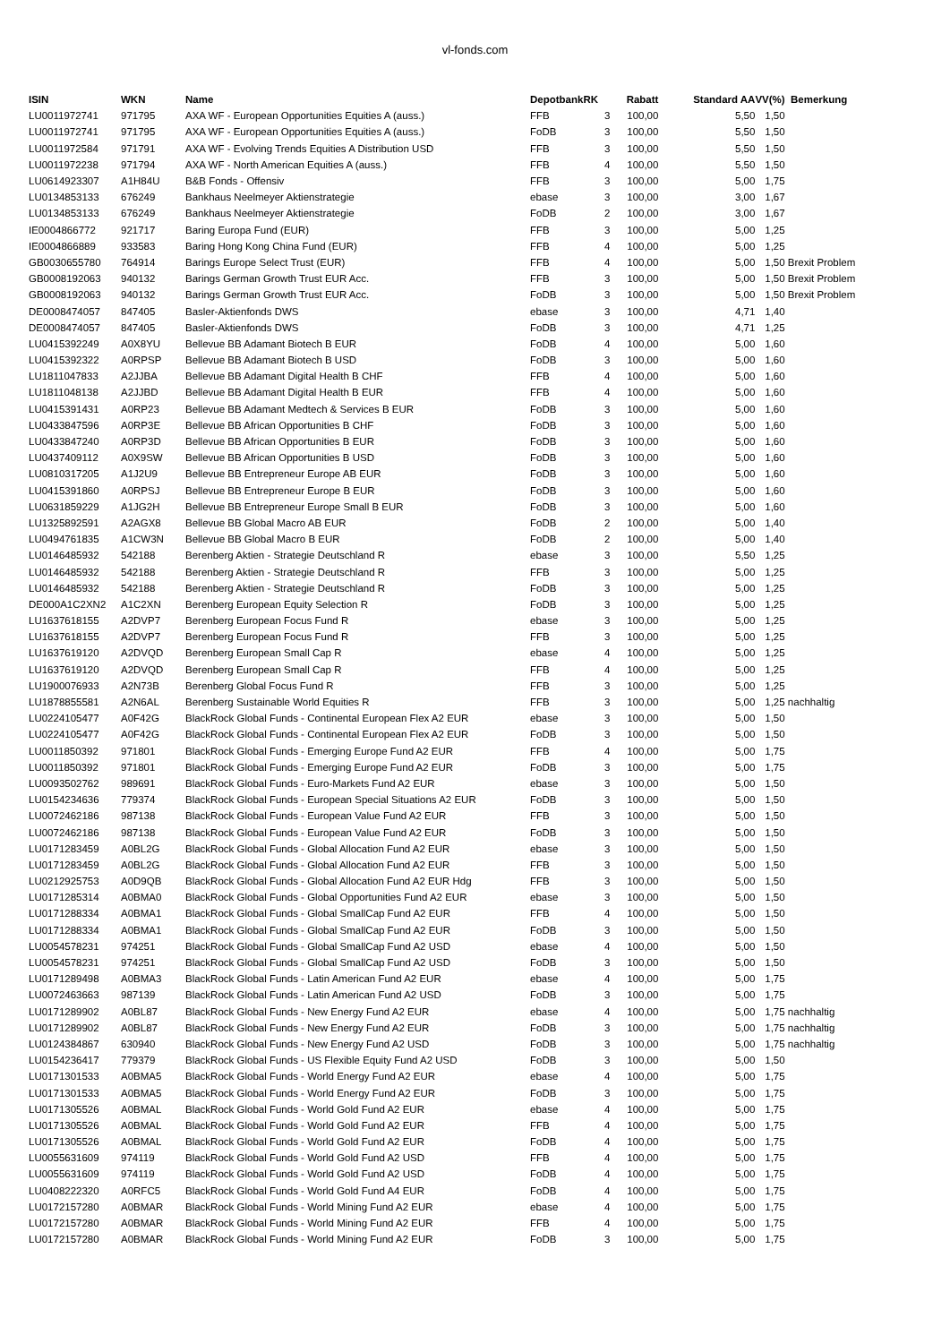vl-fonds.com
| ISIN | WKN | Name | Depotbank | RK | Rabatt | Standard AA | VV(%) | Bemerkung |
| --- | --- | --- | --- | --- | --- | --- | --- | --- |
| LU0011972741 | 971795 | AXA WF - European Opportunities Equities A (auss.) | FFB | 3 | 100,00 | 5,50 | 1,50 | |
| LU0011972741 | 971795 | AXA WF - European Opportunities Equities A (auss.) | FoDB | 3 | 100,00 | 5,50 | 1,50 | |
| LU0011972584 | 971791 | AXA WF - Evolving Trends Equities A Distribution USD | FFB | 3 | 100,00 | 5,50 | 1,50 | |
| LU0011972238 | 971794 | AXA WF - North American Equities A (auss.) | FFB | 4 | 100,00 | 5,50 | 1,50 | |
| LU0614923307 | A1H84U | B&B Fonds - Offensiv | FFB | 3 | 100,00 | 5,00 | 1,75 | |
| LU0134853133 | 676249 | Bankhaus Neelmeyer Aktienstrategie | ebase | 3 | 100,00 | 3,00 | 1,67 | |
| LU0134853133 | 676249 | Bankhaus Neelmeyer Aktienstrategie | FoDB | 2 | 100,00 | 3,00 | 1,67 | |
| IE0004866772 | 921717 | Baring Europa Fund (EUR) | FFB | 3 | 100,00 | 5,00 | 1,25 | |
| IE0004866889 | 933583 | Baring Hong Kong China Fund (EUR) | FFB | 4 | 100,00 | 5,00 | 1,25 | |
| GB0030655780 | 764914 | Barings Europe Select Trust (EUR) | FFB | 4 | 100,00 | 5,00 | 1,50 | Brexit Problem |
| GB0008192063 | 940132 | Barings German Growth Trust EUR Acc. | FFB | 3 | 100,00 | 5,00 | 1,50 | Brexit Problem |
| GB0008192063 | 940132 | Barings German Growth Trust EUR Acc. | FoDB | 3 | 100,00 | 5,00 | 1,50 | Brexit Problem |
| DE0008474057 | 847405 | Basler-Aktienfonds DWS | ebase | 3 | 100,00 | 4,71 | 1,40 | |
| DE0008474057 | 847405 | Basler-Aktienfonds DWS | FoDB | 3 | 100,00 | 4,71 | 1,25 | |
| LU0415392249 | A0X8YU | Bellevue BB Adamant Biotech B EUR | FoDB | 4 | 100,00 | 5,00 | 1,60 | |
| LU0415392322 | A0RPSP | Bellevue BB Adamant Biotech B USD | FoDB | 3 | 100,00 | 5,00 | 1,60 | |
| LU1811047833 | A2JJBA | Bellevue BB Adamant Digital Health B CHF | FFB | 4 | 100,00 | 5,00 | 1,60 | |
| LU1811048138 | A2JJBD | Bellevue BB Adamant Digital Health B EUR | FFB | 4 | 100,00 | 5,00 | 1,60 | |
| LU0415391431 | A0RP23 | Bellevue BB Adamant Medtech & Services B EUR | FoDB | 3 | 100,00 | 5,00 | 1,60 | |
| LU0433847596 | A0RP3E | Bellevue BB African Opportunities B CHF | FoDB | 3 | 100,00 | 5,00 | 1,60 | |
| LU0433847240 | A0RP3D | Bellevue BB African Opportunities B EUR | FoDB | 3 | 100,00 | 5,00 | 1,60 | |
| LU0437409112 | A0X9SW | Bellevue BB African Opportunities B USD | FoDB | 3 | 100,00 | 5,00 | 1,60 | |
| LU0810317205 | A1J2U9 | Bellevue BB Entrepreneur Europe AB EUR | FoDB | 3 | 100,00 | 5,00 | 1,60 | |
| LU0415391860 | A0RPSJ | Bellevue BB Entrepreneur Europe B EUR | FoDB | 3 | 100,00 | 5,00 | 1,60 | |
| LU0631859229 | A1JG2H | Bellevue BB Entrepreneur Europe Small B EUR | FoDB | 3 | 100,00 | 5,00 | 1,60 | |
| LU1325892591 | A2AGX8 | Bellevue BB Global Macro AB EUR | FoDB | 2 | 100,00 | 5,00 | 1,40 | |
| LU0494761835 | A1CW3N | Bellevue BB Global Macro B EUR | FoDB | 2 | 100,00 | 5,00 | 1,40 | |
| LU0146485932 | 542188 | Berenberg Aktien - Strategie Deutschland R | ebase | 3 | 100,00 | 5,50 | 1,25 | |
| LU0146485932 | 542188 | Berenberg Aktien - Strategie Deutschland R | FFB | 3 | 100,00 | 5,00 | 1,25 | |
| LU0146485932 | 542188 | Berenberg Aktien - Strategie Deutschland R | FoDB | 3 | 100,00 | 5,00 | 1,25 | |
| DE000A1C2XN2 | A1C2XN | Berenberg European Equity Selection R | FoDB | 3 | 100,00 | 5,00 | 1,25 | |
| LU1637618155 | A2DVP7 | Berenberg European Focus Fund R | ebase | 3 | 100,00 | 5,00 | 1,25 | |
| LU1637618155 | A2DVP7 | Berenberg European Focus Fund R | FFB | 3 | 100,00 | 5,00 | 1,25 | |
| LU1637619120 | A2DVQD | Berenberg European Small Cap R | ebase | 4 | 100,00 | 5,00 | 1,25 | |
| LU1637619120 | A2DVQD | Berenberg European Small Cap R | FFB | 4 | 100,00 | 5,00 | 1,25 | |
| LU1900076933 | A2N73B | Berenberg Global Focus Fund R | FFB | 3 | 100,00 | 5,00 | 1,25 | |
| LU1878855581 | A2N6AL | Berenberg Sustainable World Equities R | FFB | 3 | 100,00 | 5,00 | 1,25 | nachhaltig |
| LU0224105477 | A0F42G | BlackRock Global Funds - Continental European Flex A2 EUR | ebase | 3 | 100,00 | 5,00 | 1,50 | |
| LU0224105477 | A0F42G | BlackRock Global Funds - Continental European Flex A2 EUR | FoDB | 3 | 100,00 | 5,00 | 1,50 | |
| LU0011850392 | 971801 | BlackRock Global Funds - Emerging Europe Fund A2 EUR | FFB | 4 | 100,00 | 5,00 | 1,75 | |
| LU0011850392 | 971801 | BlackRock Global Funds - Emerging Europe Fund A2 EUR | FoDB | 3 | 100,00 | 5,00 | 1,75 | |
| LU0093502762 | 989691 | BlackRock Global Funds - Euro-Markets Fund A2 EUR | ebase | 3 | 100,00 | 5,00 | 1,50 | |
| LU0154234636 | 779374 | BlackRock Global Funds - European Special Situations A2 EUR | FoDB | 3 | 100,00 | 5,00 | 1,50 | |
| LU0072462186 | 987138 | BlackRock Global Funds - European Value Fund A2 EUR | FFB | 3 | 100,00 | 5,00 | 1,50 | |
| LU0072462186 | 987138 | BlackRock Global Funds - European Value Fund A2 EUR | FoDB | 3 | 100,00 | 5,00 | 1,50 | |
| LU0171283459 | A0BL2G | BlackRock Global Funds - Global Allocation Fund A2 EUR | ebase | 3 | 100,00 | 5,00 | 1,50 | |
| LU0171283459 | A0BL2G | BlackRock Global Funds - Global Allocation Fund A2 EUR | FFB | 3 | 100,00 | 5,00 | 1,50 | |
| LU0212925753 | A0D9QB | BlackRock Global Funds - Global Allocation Fund A2 EUR Hdg | FFB | 3 | 100,00 | 5,00 | 1,50 | |
| LU0171285314 | A0BMA0 | BlackRock Global Funds - Global Opportunities Fund A2 EUR | ebase | 3 | 100,00 | 5,00 | 1,50 | |
| LU0171288334 | A0BMA1 | BlackRock Global Funds - Global SmallCap Fund A2 EUR | FFB | 4 | 100,00 | 5,00 | 1,50 | |
| LU0171288334 | A0BMA1 | BlackRock Global Funds - Global SmallCap Fund A2 EUR | FoDB | 3 | 100,00 | 5,00 | 1,50 | |
| LU0054578231 | 974251 | BlackRock Global Funds - Global SmallCap Fund A2 USD | ebase | 4 | 100,00 | 5,00 | 1,50 | |
| LU0054578231 | 974251 | BlackRock Global Funds - Global SmallCap Fund A2 USD | FoDB | 3 | 100,00 | 5,00 | 1,50 | |
| LU0171289498 | A0BMA3 | BlackRock Global Funds - Latin American Fund A2 EUR | ebase | 4 | 100,00 | 5,00 | 1,75 | |
| LU0072463663 | 987139 | BlackRock Global Funds - Latin American Fund A2 USD | FoDB | 3 | 100,00 | 5,00 | 1,75 | |
| LU0171289902 | A0BL87 | BlackRock Global Funds - New Energy Fund A2 EUR | ebase | 4 | 100,00 | 5,00 | 1,75 | nachhaltig |
| LU0171289902 | A0BL87 | BlackRock Global Funds - New Energy Fund A2 EUR | FoDB | 3 | 100,00 | 5,00 | 1,75 | nachhaltig |
| LU0124384867 | 630940 | BlackRock Global Funds - New Energy Fund A2 USD | FoDB | 3 | 100,00 | 5,00 | 1,75 | nachhaltig |
| LU0154236417 | 779379 | BlackRock Global Funds - US Flexible Equity Fund A2 USD | FoDB | 3 | 100,00 | 5,00 | 1,50 | |
| LU0171301533 | A0BMA5 | BlackRock Global Funds - World Energy Fund A2 EUR | ebase | 4 | 100,00 | 5,00 | 1,75 | |
| LU0171301533 | A0BMA5 | BlackRock Global Funds - World Energy Fund A2 EUR | FoDB | 3 | 100,00 | 5,00 | 1,75 | |
| LU0171305526 | A0BMAL | BlackRock Global Funds - World Gold Fund A2 EUR | ebase | 4 | 100,00 | 5,00 | 1,75 | |
| LU0171305526 | A0BMAL | BlackRock Global Funds - World Gold Fund A2 EUR | FFB | 4 | 100,00 | 5,00 | 1,75 | |
| LU0171305526 | A0BMAL | BlackRock Global Funds - World Gold Fund A2 EUR | FoDB | 4 | 100,00 | 5,00 | 1,75 | |
| LU0055631609 | 974119 | BlackRock Global Funds - World Gold Fund A2 USD | FFB | 4 | 100,00 | 5,00 | 1,75 | |
| LU0055631609 | 974119 | BlackRock Global Funds - World Gold Fund A2 USD | FoDB | 4 | 100,00 | 5,00 | 1,75 | |
| LU0408222320 | A0RFC5 | BlackRock Global Funds - World Gold Fund A4 EUR | FoDB | 4 | 100,00 | 5,00 | 1,75 | |
| LU0172157280 | A0BMAR | BlackRock Global Funds - World Mining Fund A2 EUR | ebase | 4 | 100,00 | 5,00 | 1,75 | |
| LU0172157280 | A0BMAR | BlackRock Global Funds - World Mining Fund A2 EUR | FFB | 4 | 100,00 | 5,00 | 1,75 | |
| LU0172157280 | A0BMAR | BlackRock Global Funds - World Mining Fund A2 EUR | FoDB | 3 | 100,00 | 5,00 | 1,75 | |